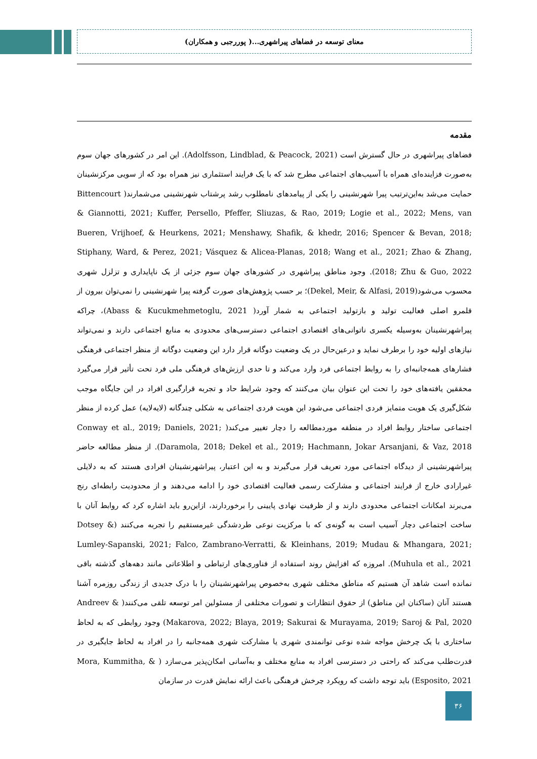معنای توسعه در فضاهای پیراشهری...( پوررجبی و همکاران)
مقدمه
فضاهای پیراشهری در حال گسترش است (Adolfsson, Lindblad, & Peacock, 2021). این امر در کشورهای جهان سوم به‌صورت فزاینده‌ای همراه با آسیب‌های اجتماعی مطرح شد که با یک فرایند استثماری نیز همراه بود که از سویی مرکزنشینان حمایت می‌شد به‌این‌ترتیب پیرا شهرنشینی را یکی از پیامدهای نامطلوب رشد پرشتاب شهرنشینی می‌شمارند( Bittencourt & Giannotti, 2021; Kuffer, Persello, Pfeffer, Sliuzas, & Rao, 2019; Logie et al., 2022; Mens, van Bueren, Vrijhoef, & Heurkens, 2021; Menshawy, Shafik, & khedr, 2016; Spencer & Bevan, 2018; Stiphany, Ward, & Perez, 2021; Vásquez & Alicea-Planas, 2018; Wang et al., 2021; Zhao & Zhang, 2018; Zhu & Guo, 2022). وجود مناطق پیراشهری در کشورهای جهان سوم جزئی از یک ناپایداری و تزلزل شهری محسوب می‌شود(Dekel, Meir, & Alfasi, 2019)؛ بر حسب پژوهش‌های صورت گرفته پیرا شهرنشینی را نمی‌توان بیرون از قلمرو اصلی فعالیت تولید و بازتولید اجتماعی به شمار آورد( Abass & Kucukmehmetoglu, 2021)، چراکه پیراشهرنشینان به‌وسیله یکسری ناتوانی‌های اقتصادی اجتماعی دسترسی‌های محدودی به منابع اجتماعی دارند و نمی‌تواند نیازهای اولیه خود را برطرف نماید و درعین‌حال در یک وضعیت دوگانه قرار دارد این وضعیت دوگانه از منظر اجتماعی فرهنگی فشارهای همه‌جانبه‌ای را به روابط اجتماعی فرد وارد می‌کند و تا حدی ارزش‌های فرهنگی ملی فرد تحت تأثیر قرار می‌گیرد محققین یافته‌های خود را تحت این عنوان بیان می‌کنند که وجود شرایط حاد و تجربه قرارگیری افراد در این جایگاه موجب شکل‌گیری یک هویت متمایز فردی اجتماعی می‌شود این هویت فردی اجتماعی به شکلی چندگانه (لایه‌لایه) عمل کرده از منظر اجتماعی ساختار روابط افراد در منطقه موردمطالعه را دچار تغییر می‌کند( Conway et al., 2019; Daniels, 2021; Daramola, 2018; Dekel et al., 2019; Hachmann, Jokar Arsanjani, & Vaz, 2018). از منظر مطالعه حاضر پیراشهرنشینی از دیدگاه اجتماعی مورد تعریف قرار می‌گیرند و به این اعتبار، پیراشهرنشینان افرادی هستند که به دلایلی غیرارادی خارج از فرایند اجتماعی و مشارکت رسمی فعالیت اقتصادی خود را ادامه می‌دهند و از محدودیت رابطه‌ای رنج می‌برند امکانات اجتماعی محدودی دارند و از ظرفیت نهادی پایینی را برخوردارند، ازاین‌رو باید اشاره کرد که روابط آنان با ساخت اجتماعی دچار آسیب است به گونه‌ی که با مرکزیت نوعی طردشدگی غیرمستقیم را تجربه می‌کنند (Dotsey & Lumley-Sapanski, 2021; Falco, Zambrano-Verratti, & Kleinhans, 2019; Mudau & Mhangara, 2021; Muhula et al., 2021). امروزه که افزایش روند استفاده از فناوری‌های ارتباطی و اطلاعاتی مانند دهه‌های گذشته باقی نمانده است شاهد آن هستیم که مناطق مختلف شهری به‌خصوص پیراشهرنشینان را با درک جدیدی از زندگی روزمره آشنا هستند آنان (ساکنان این مناطق) از حقوق انتظارات و تصورات مختلفی از مسئولین امر توسعه تلقی می‌کنند( Andreev & Makarova, 2022; Blaya, 2019; Sakurai & Murayama, 2019; Saroj & Pal, 2020) وجود روابطی که به لحاظ ساختاری با یک چرخش مواجه شده نوعی توانمندی شهری یا مشارکت شهری همه‌جانبه را در افراد به لحاظ جایگیری در قدرت‌طلب می‌کند که راحتی در دسترسی افراد به منابع مختلف و به‌آسانی امکان‌پذیر می‌سازد ( Mora, Kummitha, & Esposito, 2021) باید توجه داشت که رویکرد چرخش فرهنگی باعث ارائه نمایش قدرت در سازمان
۳۶